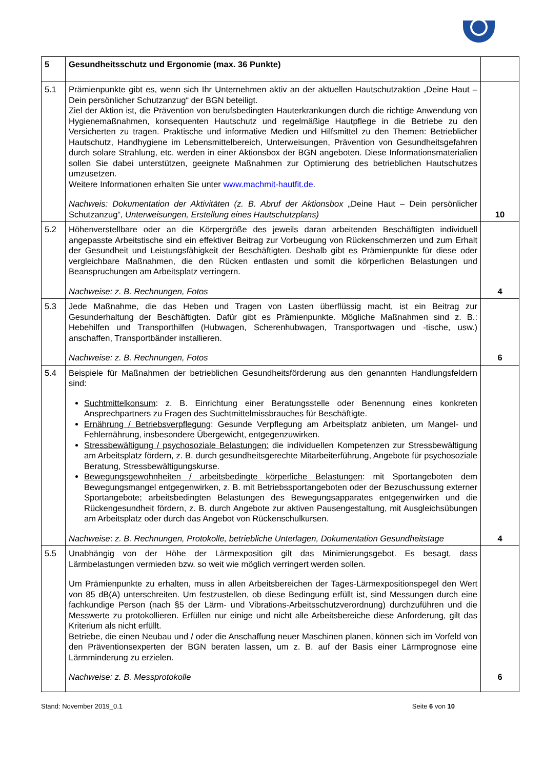| 5 | Gesundheitsschutz und Ergonomie (max. 36 Punkte) | |
| 5.1 | Prämienpunkte gibt es, wenn sich Ihr Unternehmen aktiv an der aktuellen Hautschutzaktion „Deine Haut – Dein persönlicher Schutzanzug“ der BGN beteiligt. Ziel der Aktion ist, die Prävention von berufsbedingten Hauterkrankungen durch die richtige Anwendung von Hygienemaßnahmen, konsequenten Hautschutz und regelmäßige Hautpflege in die Betriebe zu den Versicherten zu tragen. Praktische und informative Medien und Hilfsmittel zu den Themen: Betrieblicher Hautschutz, Handhygiene im Lebensmittelbereich, Unterweisungen, Prävention von Gesundheitsgefahren durch solare Strahlung, etc. werden in einer Aktionsbox der BGN angeboten. Diese Informationsmaterialien sollen Sie dabei unterstützen, geeignete Maßnahmen zur Optimierung des betrieblichen Hautschutzes umzusetzen. Weitere Informationen erhalten Sie unter www.machmit-hautfit.de . Nachweis: Dokumentation der Aktivitäten (z. B. Abruf der Aktionsbox „Deine Haut – Dein persönlicher Schutzanzug“ , Unterweisungen, Erstellung eines Hautschutzplans) | 10 |
| 5.2 | Höhenverstellbare oder an die Körpergröße des jeweils daran arbeitenden Beschäftigten individuell angepasste Arbeitstische sind ein effektiver Beitrag zur Vorbeugung von Rückenschmerzen und zum Erhalt der Gesundheit und Leistungsfähigkeit der Beschäftigten. Deshalb gibt es Prämienpunkte für diese oder vergleichbare Maßnahmen, die den Rücken entlasten und somit die körperlichen Belastungen und Beanspruchungen am Arbeitsplatz verringern. Nachweise: z. B. Rechnungen, Fotos | 4 |
| 5.3 | Jede Maßnahme, die das Heben und Tragen von Lasten überflüssig macht, ist ein Beitrag zur Gesunderhaltung der Beschäftigten. Dafür gibt es Prämienpunkte. Mögliche Maßnahmen sind z. B.: Hebehilfen und Transporthilfen (Hubwagen, Scherenhubwagen, Transportwagen und -tische, usw.) anschaffen, Transportbänder installieren. Nachweise: z. B. Rechnungen, Fotos | 6 |
| 5.4 | Beispiele für Maßnahmen der betrieblichen Gesundheitsförderung aus den genannten Handlungsfeldern sind: Suchtmittelkonsum : z. B. Einrichtung einer Beratungsstelle oder Benennung eines konkreten Ansprechpartners zu Fragen des Suchtmittelmissbrauches für Beschäftigte. Ernährung / Betriebsverpflegung : Gesunde Verpflegung am Arbeitsplatz anbieten, um Mangel- und Fehlernährung, insbesondere Übergewicht, entgegenzuwirken. Stressbewältigung / psychosoziale Belastungen: die individuellen Kompetenzen zur Stressbewältigung am Arbeitsplatz fördern, z. B. durch gesundheitsgerechte Mitarbeiterführung, Angebote für psychosoziale Beratung, Stressbewältigungskurse. Bewegungsgewohnheiten / arbeitsbedingte körperliche Belastungen : mit Sportangeboten dem Bewegungsmangel entgegenwirken, z. B. mit Betriebssportangeboten oder der Bezuschussung externer Sportangebote; arbeitsbedingten Belastungen des Bewegungsapparates entgegenwirken und die Rückengesundheit fördern, z. B. durch Angebote zur aktiven Pausengestaltung, mit Ausgleichsübungen am Arbeitsplatz oder durch das Angebot von Rückenschulkursen. Nachweise : z. B. Rechnungen, Protokolle, betriebliche Unterlagen, Dokumentation Gesundheitstage | 4 |
| 5.5 | Unabhängig von der Höhe der Lärmexposition gilt das Minimierungsgebot. Es besagt, dass Lärmbelastungen vermieden bzw. so weit wie möglich verringert werden sollen. Um Prämienpunkte zu erhalten, muss in allen Arbeitsbereichen der Tages-Lärmexpositionspegel den Wert von 85 dB(A) unterschreiten. Um festzustellen, ob diese Bedingung erfüllt ist, sind Messungen durch eine fachkundige Person (nach §5 der Lärm- und Vibrations-Arbeitsschutzverordnung) durchzuführen und die Messwerte zu protokollieren. Erfüllen nur einige und nicht alle Arbeitsbereiche diese Anforderung, gilt das Kriterium als nicht erfüllt. Betriebe, die einen Neubau und / oder die Anschaffung neuer Maschinen planen, können sich im Vorfeld von den Präventionsexperten der BGN beraten lassen, um z. B. auf der Basis einer Lärmprognose eine Lärmminderung zu erzielen. Nachweise: z. B. Messprotokolle | 6 |
Stand: November 2019_0.1 Seite 6 von 10